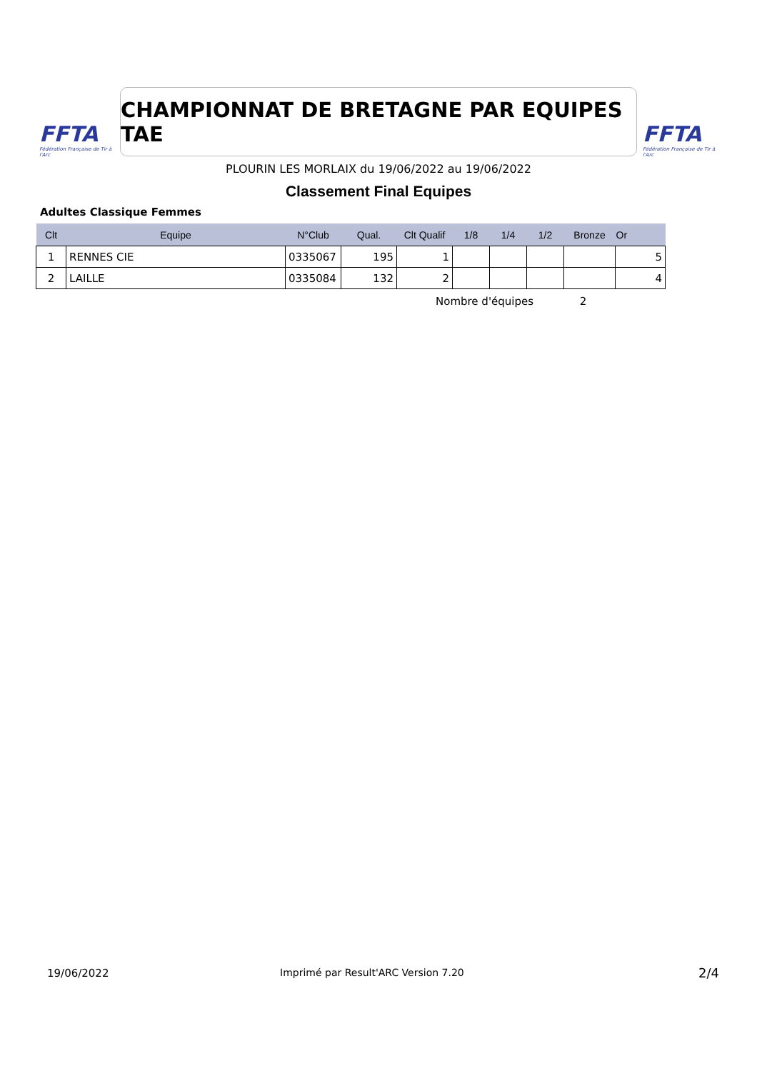FFTA
Fédération Française de Tir à l'Arc
CHAMPIONNAT DE BRETAGNE PAR EQUIPES TAE
FFTA
Fédération Française de Tir à l'Arc
PLOURIN LES MORLAIX du 19/06/2022 au 19/06/2022
Classement Final Equipes
Adultes Classique Femmes
| Clt | Equipe | N°Club | Qual. | Clt Qualif | 1/8 | 1/4 | 1/2 | Bronze | Or |
| --- | --- | --- | --- | --- | --- | --- | --- | --- | --- |
| 1 | RENNES CIE | 0335067 | 195 | 1 | | | | | 5 |
| 2 | LAILLE | 0335084 | 132 | 2 | | | | | 4 |
Nombre d'équipes 2
19/06/2022
Imprimé par Result'ARC Version 7.20
2/4